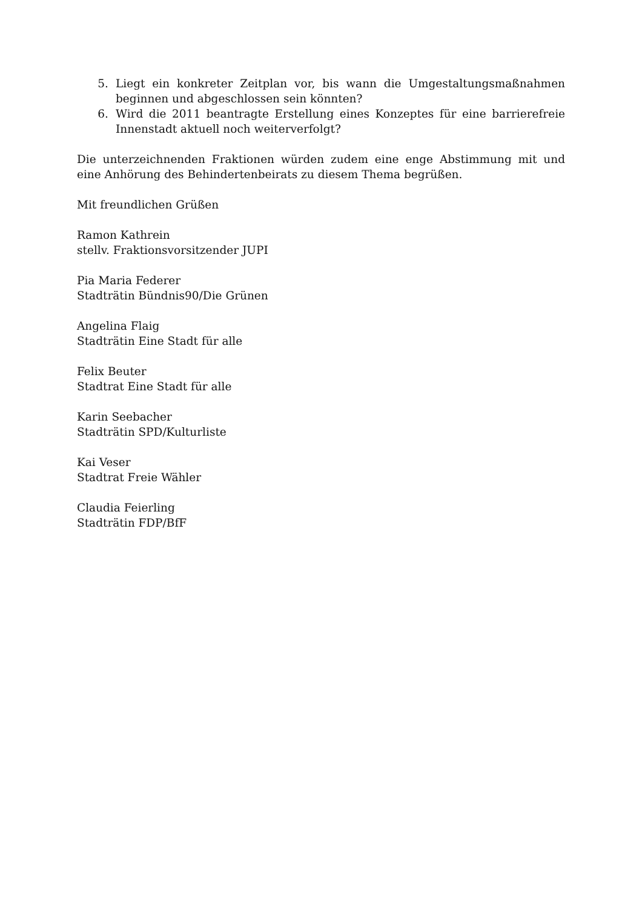5. Liegt ein konkreter Zeitplan vor, bis wann die Umgestaltungsmaßnahmen beginnen und abgeschlossen sein könnten?
6. Wird die 2011 beantragte Erstellung eines Konzeptes für eine barrierefreie Innenstadt aktuell noch weiterverfolgt?
Die unterzeichnenden Fraktionen würden zudem eine enge Abstimmung mit und eine Anhörung des Behindertenbeirats zu diesem Thema begrüßen.
Mit freundlichen Grüßen
Ramon Kathrein
stellv. Fraktionsvorsitzender JUPI
Pia Maria Federer
Stadträtin Bündnis90/Die Grünen
Angelina Flaig
Stadträtin Eine Stadt für alle
Felix Beuter
Stadtrat Eine Stadt für alle
Karin Seebacher
Stadträtin SPD/Kulturliste
Kai Veser
Stadtrat Freie Wähler
Claudia Feierling
Stadträtin FDP/BfF